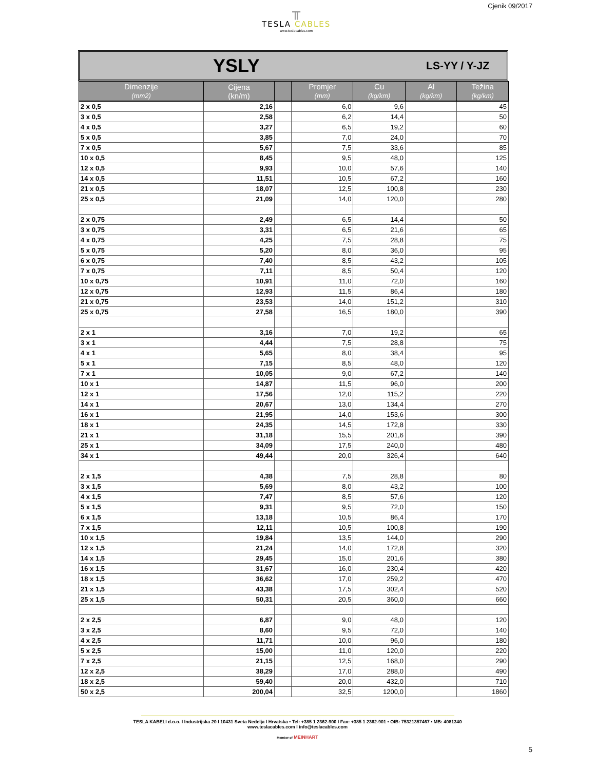╥
TESLA CABLES
www.teslacables.com
Cjenik 09/2017
YSLY LS-YY / Y-JZ
| Dimenzije (mm2) | Cijena (kn/m) | | Promjer (mm) | Cu (kg/km) | Al (kg/km) | Težina (kg/km) |
| --- | --- | --- | --- | --- | --- | --- |
| 2 x 0,5 | 2,16 | | 6,0 | 9,6 | | 45 |
| 3 x 0,5 | 2,58 | | 6,2 | 14,4 | | 50 |
| 4 x 0,5 | 3,27 | | 6,5 | 19,2 | | 60 |
| 5 x 0,5 | 3,85 | | 7,0 | 24,0 | | 70 |
| 7 x 0,5 | 5,67 | | 7,5 | 33,6 | | 85 |
| 10 x 0,5 | 8,45 | | 9,5 | 48,0 | | 125 |
| 12 x 0,5 | 9,93 | | 10,0 | 57,6 | | 140 |
| 14 x 0,5 | 11,51 | | 10,5 | 67,2 | | 160 |
| 21 x 0,5 | 18,07 | | 12,5 | 100,8 | | 230 |
| 25 x 0,5 | 21,09 | | 14,0 | 120,0 | | 280 |
| 2 x 0,75 | 2,49 | | 6,5 | 14,4 | | 50 |
| 3 x 0,75 | 3,31 | | 6,5 | 21,6 | | 65 |
| 4 x 0,75 | 4,25 | | 7,5 | 28,8 | | 75 |
| 5 x 0,75 | 5,20 | | 8,0 | 36,0 | | 95 |
| 6 x 0,75 | 7,40 | | 8,5 | 43,2 | | 105 |
| 7 x 0,75 | 7,11 | | 8,5 | 50,4 | | 120 |
| 10 x 0,75 | 10,91 | | 11,0 | 72,0 | | 160 |
| 12 x 0,75 | 12,93 | | 11,5 | 86,4 | | 180 |
| 21 x 0,75 | 23,53 | | 14,0 | 151,2 | | 310 |
| 25 x 0,75 | 27,58 | | 16,5 | 180,0 | | 390 |
| 2 x 1 | 3,16 | | 7,0 | 19,2 | | 65 |
| 3 x 1 | 4,44 | | 7,5 | 28,8 | | 75 |
| 4 x 1 | 5,65 | | 8,0 | 38,4 | | 95 |
| 5 x 1 | 7,15 | | 8,5 | 48,0 | | 120 |
| 7 x 1 | 10,05 | | 9,0 | 67,2 | | 140 |
| 10 x 1 | 14,87 | | 11,5 | 96,0 | | 200 |
| 12 x 1 | 17,56 | | 12,0 | 115,2 | | 220 |
| 14 x 1 | 20,67 | | 13,0 | 134,4 | | 270 |
| 16 x 1 | 21,95 | | 14,0 | 153,6 | | 300 |
| 18 x 1 | 24,35 | | 14,5 | 172,8 | | 330 |
| 21 x 1 | 31,18 | | 15,5 | 201,6 | | 390 |
| 25 x 1 | 34,09 | | 17,5 | 240,0 | | 480 |
| 34 x 1 | 49,44 | | 20,0 | 326,4 | | 640 |
| 2 x 1,5 | 4,38 | | 7,5 | 28,8 | | 80 |
| 3 x 1,5 | 5,69 | | 8,0 | 43,2 | | 100 |
| 4 x 1,5 | 7,47 | | 8,5 | 57,6 | | 120 |
| 5 x 1,5 | 9,31 | | 9,5 | 72,0 | | 150 |
| 6 x 1,5 | 13,18 | | 10,5 | 86,4 | | 170 |
| 7 x 1,5 | 12,11 | | 10,5 | 100,8 | | 190 |
| 10 x 1,5 | 19,84 | | 13,5 | 144,0 | | 290 |
| 12 x 1,5 | 21,24 | | 14,0 | 172,8 | | 320 |
| 14 x 1,5 | 29,45 | | 15,0 | 201,6 | | 380 |
| 16 x 1,5 | 31,67 | | 16,0 | 230,4 | | 420 |
| 18 x 1,5 | 36,62 | | 17,0 | 259,2 | | 470 |
| 21 x 1,5 | 43,38 | | 17,5 | 302,4 | | 520 |
| 25 x 1,5 | 50,31 | | 20,5 | 360,0 | | 660 |
| 2 x 2,5 | 6,87 | | 9,0 | 48,0 | | 120 |
| 3 x 2,5 | 8,60 | | 9,5 | 72,0 | | 140 |
| 4 x 2,5 | 11,71 | | 10,0 | 96,0 | | 180 |
| 5 x 2,5 | 15,00 | | 11,0 | 120,0 | | 220 |
| 7 x 2,5 | 21,15 | | 12,5 | 168,0 | | 290 |
| 12 x 2,5 | 38,29 | | 17,0 | 288,0 | | 490 |
| 18 x 2,5 | 59,40 | | 20,0 | 432,0 | | 710 |
| 50 x 2,5 | 200,04 | | 32,5 | 1200,0 | | 1860 |
TESLA KABELI d.o.o. I Industrijska 20 I 10431 Sveta Nedelja I Hrvatska • Tel: +385 1 2362-900 I Fax: +385 1 2362-901 • OIB: 75321357467 • MB: 4081340
www.teslacables.com I info@teslacables.com
Member of MEINHART
5